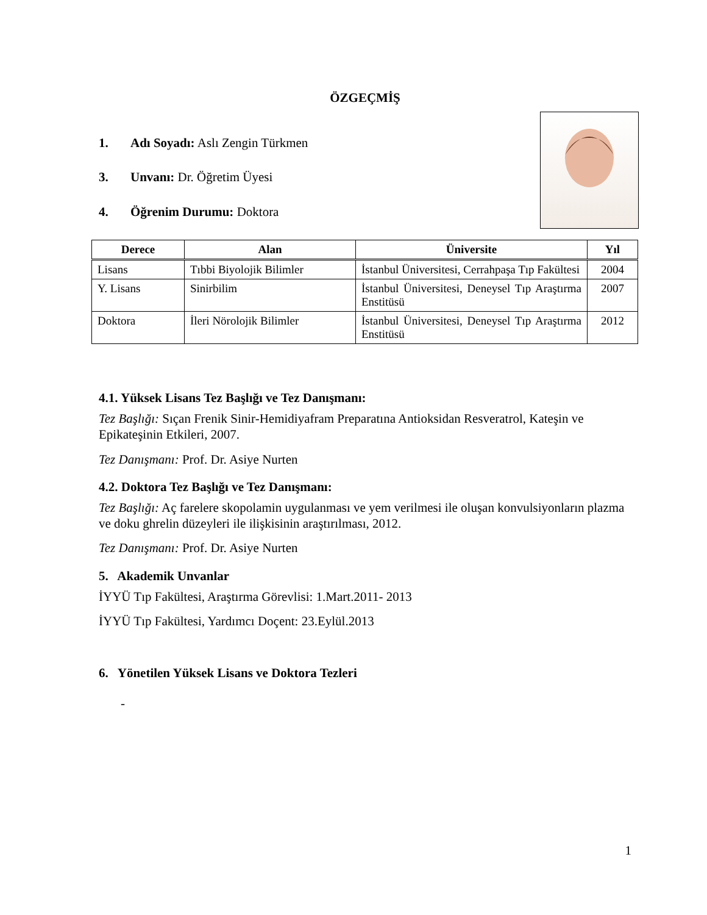ÖZGEÇMİŞ
1. Adı Soyadı: Aslı Zengin Türkmen
3. Unvanı: Dr. Öğretim Üyesi
4. Öğrenim Durumu: Doktora
| Derece | Alan | Üniversite | Yıl |
| --- | --- | --- | --- |
| Lisans | Tıbbi Biyolojik Bilimler | İstanbul Üniversitesi, Cerrahpaşa Tıp Fakültesi | 2004 |
| Y. Lisans | Sinirbilim | İstanbul Üniversitesi, Deneysel Tıp Araştırma Enstitüsü | 2007 |
| Doktora | İleri Nörolojik Bilimler | İstanbul Üniversitesi, Deneysel Tıp Araştırma Enstitüsü | 2012 |
4.1. Yüksek Lisans Tez Başlığı ve Tez Danışmanı:
Tez Başlığı: Sıçan Frenik Sinir-Hemidiyafram Preparatına Antioksidan Resveratrol, Kateşin ve Epikateşinin Etkileri, 2007.
Tez Danışmanı: Prof. Dr. Asiye Nurten
4.2. Doktora Tez Başlığı ve Tez Danışmanı:
Tez Başlığı: Aç farelere skopolamin uygulanması ve yem verilmesi ile oluşan konvulsiyonların plazma ve doku ghrelin düzeyleri ile ilişkisinin araştırılması, 2012.
Tez Danışmanı: Prof. Dr. Asiye Nurten
5. Akademik Unvanlar
İYYÜ Tıp Fakültesi, Araştırma Görevlisi: 1.Mart.2011- 2013
İYYÜ Tıp Fakültesi, Yardımcı Doçent: 23.Eylül.2013
6. Yönetilen Yüksek Lisans ve Doktora Tezleri
-
1